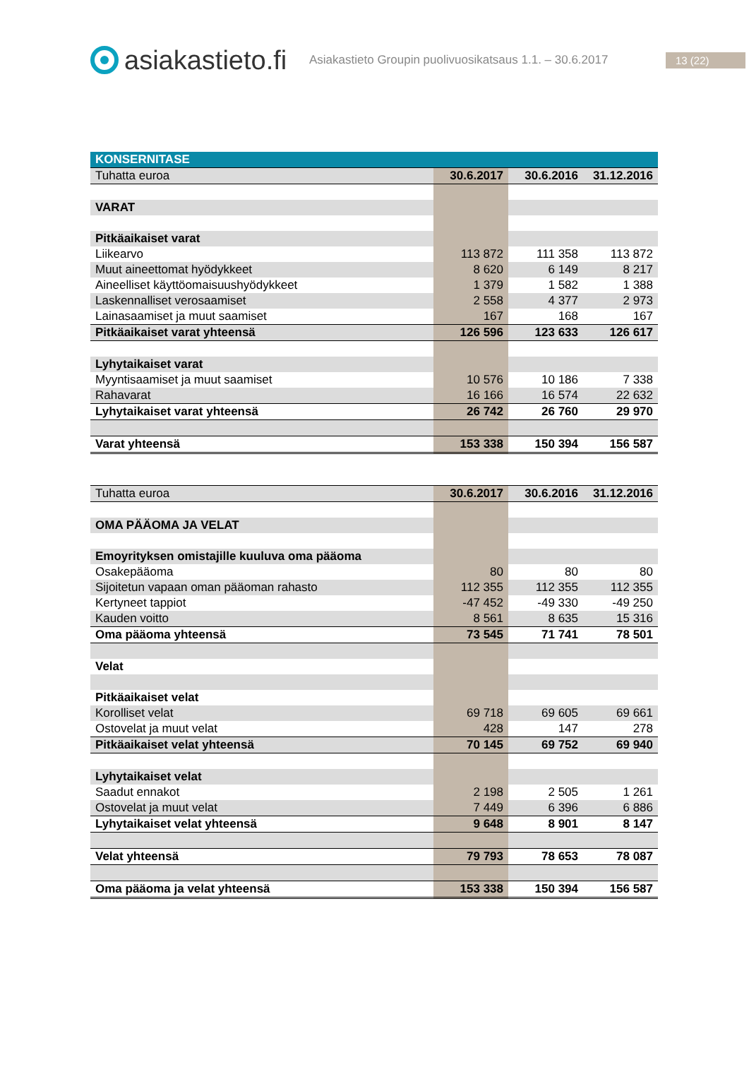asiakastieto.fi
Asiakastieto Groupin puolivuosikatsaus 1.1. – 30.6.2017
13 (22)
| KONSERNITASE | | | |
| Tuhatta euroa | 30.6.2017 | 30.6.2016 | 31.12.2016 |
| VARAT | | | |
| Pitkäaikaiset varat | | | |
| Liikearvo | 113 872 | 111 358 | 113 872 |
| Muut aineettomat hyödykkeet | 8 620 | 6 149 | 8 217 |
| Aineelliset käyttöomaisuushyödykkeet | 1 379 | 1 582 | 1 388 |
| Laskennalliset verosaamiset | 2 558 | 4 377 | 2 973 |
| Lainasaamiset ja muut saamiset | 167 | 168 | 167 |
| Pitkäaikaiset varat yhteensä | 126 596 | 123 633 | 126 617 |
| Lyhytaikaiset varat | | | |
| Myyntisaamiset ja muut saamiset | 10 576 | 10 186 | 7 338 |
| Rahavarat | 16 166 | 16 574 | 22 632 |
| Lyhytaikaiset varat yhteensä | 26 742 | 26 760 | 29 970 |
| Varat yhteensä | 153 338 | 150 394 | 156 587 |
| Tuhatta euroa | 30.6.2017 | 30.6.2016 | 31.12.2016 |
| OMA PÄÄOMA JA VELAT | | | |
| Emoyrityksen omistajille kuuluva oma pääoma | | | |
| Osakepääoma | 80 | 80 | 80 |
| Sijoitetun vapaan oman pääoman rahasto | 112 355 | 112 355 | 112 355 |
| Kertyneet tappiot | -47 452 | -49 330 | -49 250 |
| Kauden voitto | 8 561 | 8 635 | 15 316 |
| Oma pääoma yhteensä | 73 545 | 71 741 | 78 501 |
| Velat | | | |
| Pitkäaikaiset velat | | | |
| Korolliset velat | 69 718 | 69 605 | 69 661 |
| Ostovelat ja muut velat | 428 | 147 | 278 |
| Pitkäaikaiset velat yhteensä | 70 145 | 69 752 | 69 940 |
| Lyhytaikaiset velat | | | |
| Saadut ennakot | 2 198 | 2 505 | 1 261 |
| Ostovelat ja muut velat | 7 449 | 6 396 | 6 886 |
| Lyhytaikaiset velat yhteensä | 9 648 | 8 901 | 8 147 |
| Velat yhteensä | 79 793 | 78 653 | 78 087 |
| Oma pääoma ja velat yhteensä | 153 338 | 150 394 | 156 587 |